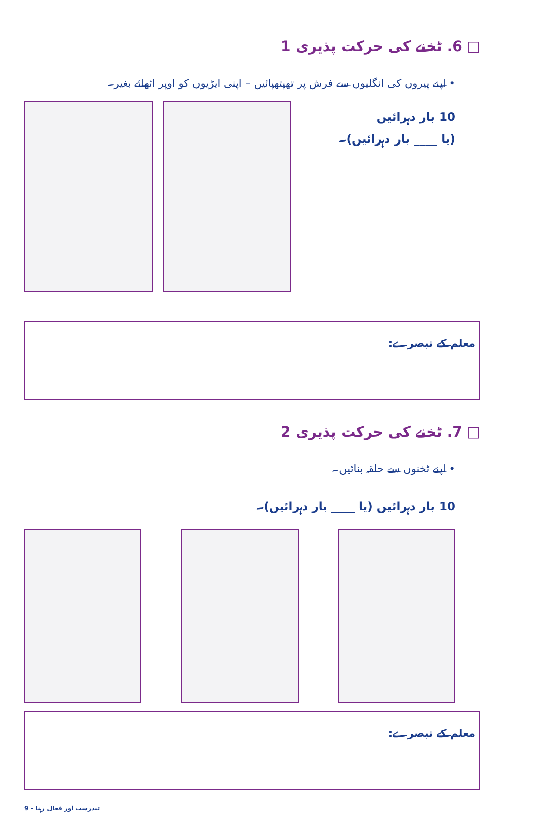□ ‎.6 ٹخنے کی حرکت پذیری 1
• اپنے پیروں کی انگلیوں سے فرش پر تھپتھپائیں – اپنی ایڑیوں کو اوپر اٹھائے بغیر۔
10 بار دہرائیں
(یا ____ بار دہرائیں)۔
معلم کے تبصرے:
□ ‎.7 ٹخنے کی حرکت پذیری 2
• اپنے ٹخنوں سے حلقہ بنائیں۔
10 بار دہرائیں (یا ____ بار دہرائیں)۔
معلم کے تبصرے:
9 – تندرست اور فعال رہنا